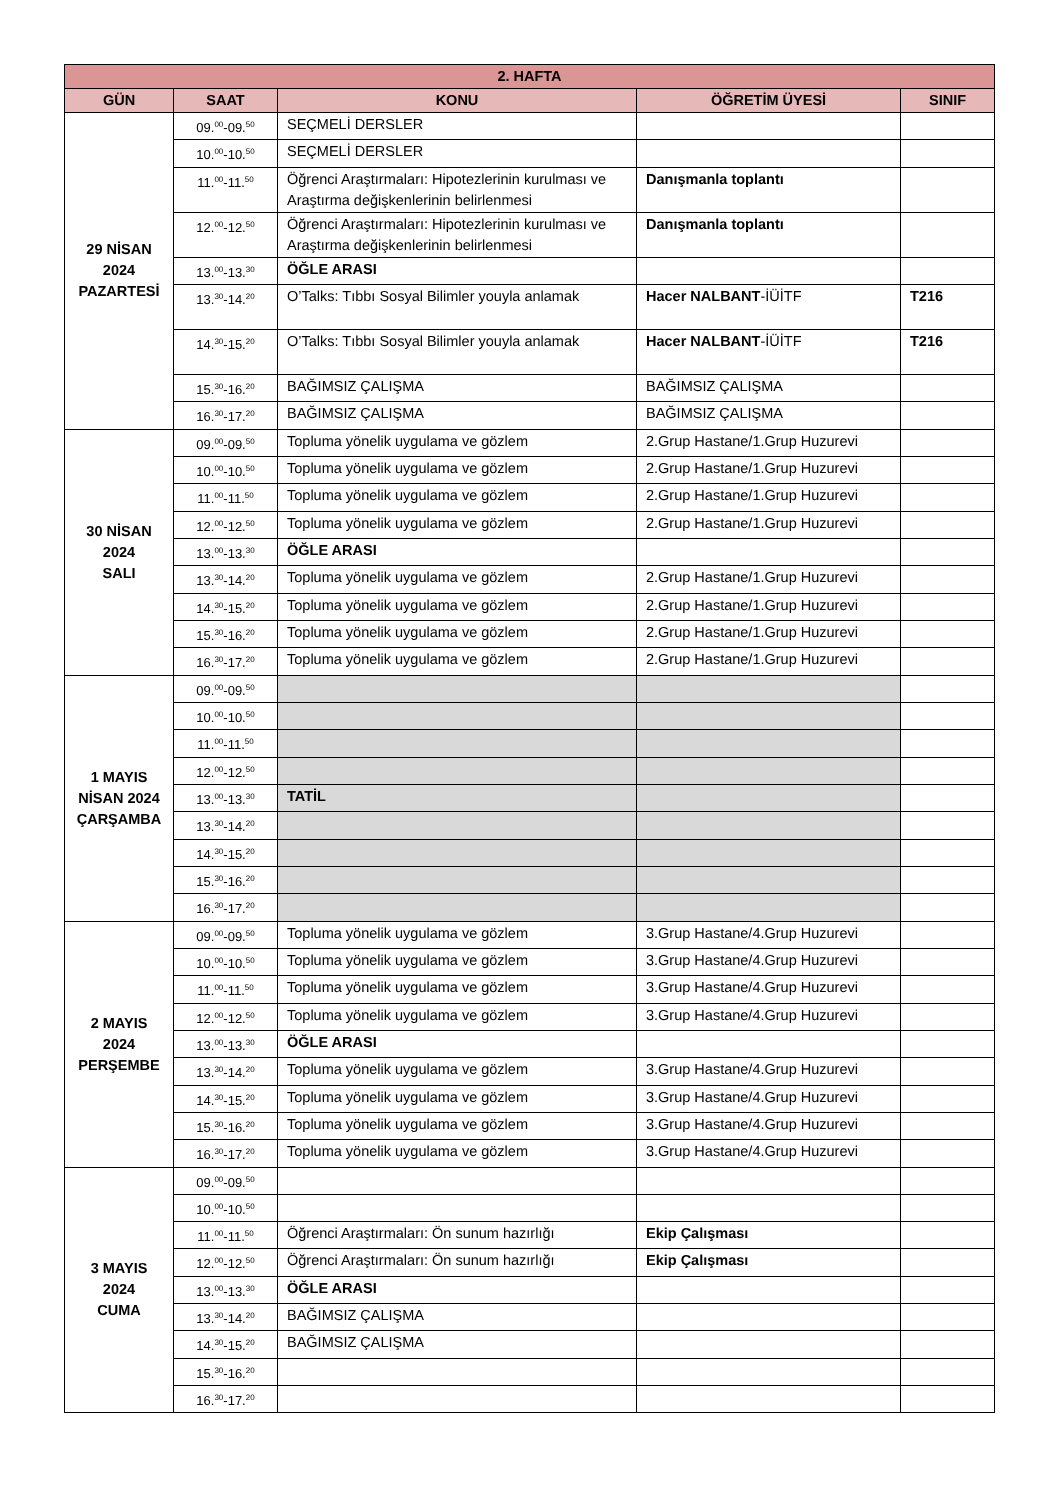| 2. HAFTA | | | | |
| --- | --- | --- | --- | --- |
| GÜN | SAAT | KONU | ÖĞRETİM ÜYESİ | SINIF |
| 29 NİSAN 2024 PAZARTESİ | 09.<sup>00</sup>-09.<sup>50</sup> | SEÇMELİ DERSLER | | |
| | 10.<sup>00</sup>-10.<sup>50</sup> | SEÇMELİ DERSLER | | |
| | 11.<sup>00</sup>-11.<sup>50</sup> | Öğrenci Araştırmaları: Hipotezlerinin kurulması ve Araştırma değişkenlerinin belirlenmesi | Danışmanla toplantı | |
| | 12.<sup>00</sup>-12.<sup>50</sup> | Öğrenci Araştırmaları: Hipotezlerinin kurulması ve Araştırma değişkenlerinin belirlenmesi | Danışmanla toplantı | |
| | 13.<sup>00</sup>-13.<sup>30</sup> | ÖĞLE ARASI | | |
| | 13.<sup>30</sup>-14.<sup>20</sup> | O’Talks: Tıbbı Sosyal Bilimler youyla anlamak | Hacer NALBANT -İÜİTF | T216 |
| | 14.<sup>30</sup>-15.<sup>20</sup> | O’Talks: Tıbbı Sosyal Bilimler youyla anlamak | Hacer NALBANT -İÜİTF | T216 |
| | 15.<sup>30</sup>-16.<sup>20</sup> | BAĞIMSIZ ÇALIŞMA | BAĞIMSIZ ÇALIŞMA | |
| | 16.<sup>30</sup>-17.<sup>20</sup> | BAĞIMSIZ ÇALIŞMA | BAĞIMSIZ ÇALIŞMA | |
| 30 NİSAN 2024 SALI | 09.<sup>00</sup>-09.<sup>50</sup> | Topluma yönelik uygulama ve gözlem | 2.Grup Hastane/1.Grup Huzurevi | |
| | 10.<sup>00</sup>-10.<sup>50</sup> | Topluma yönelik uygulama ve gözlem | 2.Grup Hastane/1.Grup Huzurevi | |
| | 11.<sup>00</sup>-11.<sup>50</sup> | Topluma yönelik uygulama ve gözlem | 2.Grup Hastane/1.Grup Huzurevi | |
| | 12.<sup>00</sup>-12.<sup>50</sup> | Topluma yönelik uygulama ve gözlem | 2.Grup Hastane/1.Grup Huzurevi | |
| | 13.<sup>00</sup>-13.<sup>30</sup> | ÖĞLE ARASI | | |
| | 13.<sup>30</sup>-14.<sup>20</sup> | Topluma yönelik uygulama ve gözlem | 2.Grup Hastane/1.Grup Huzurevi | |
| | 14.<sup>30</sup>-15.<sup>20</sup> | Topluma yönelik uygulama ve gözlem | 2.Grup Hastane/1.Grup Huzurevi | |
| | 15.<sup>30</sup>-16.<sup>20</sup> | Topluma yönelik uygulama ve gözlem | 2.Grup Hastane/1.Grup Huzurevi | |
| | 16.<sup>30</sup>-17.<sup>20</sup> | Topluma yönelik uygulama ve gözlem | 2.Grup Hastane/1.Grup Huzurevi | |
| 1 MAYIS NİSAN 2024 ÇARŞAMBA | 09.<sup>00</sup>-09.<sup>50</sup> | | | |
| | 10.<sup>00</sup>-10.<sup>50</sup> | | | |
| | 11.<sup>00</sup>-11.<sup>50</sup> | | | |
| | 12.<sup>00</sup>-12.<sup>50</sup> | | | |
| | 13.<sup>00</sup>-13.<sup>30</sup> | TATİL | | |
| | 13.<sup>30</sup>-14.<sup>20</sup> | | | |
| | 14.<sup>30</sup>-15.<sup>20</sup> | | | |
| | 15.<sup>30</sup>-16.<sup>20</sup> | | | |
| | 16.<sup>30</sup>-17.<sup>20</sup> | | | |
| 2 MAYIS 2024 PERŞEMBE | 09.<sup>00</sup>-09.<sup>50</sup> | Topluma yönelik uygulama ve gözlem | 3.Grup Hastane/4.Grup Huzurevi | |
| | 10.<sup>00</sup>-10.<sup>50</sup> | Topluma yönelik uygulama ve gözlem | 3.Grup Hastane/4.Grup Huzurevi | |
| | 11.<sup>00</sup>-11.<sup>50</sup> | Topluma yönelik uygulama ve gözlem | 3.Grup Hastane/4.Grup Huzurevi | |
| | 12.<sup>00</sup>-12.<sup>50</sup> | Topluma yönelik uygulama ve gözlem | 3.Grup Hastane/4.Grup Huzurevi | |
| | 13.<sup>00</sup>-13.<sup>30</sup> | ÖĞLE ARASI | | |
| | 13.<sup>30</sup>-14.<sup>20</sup> | Topluma yönelik uygulama ve gözlem | 3.Grup Hastane/4.Grup Huzurevi | |
| | 14.<sup>30</sup>-15.<sup>20</sup> | Topluma yönelik uygulama ve gözlem | 3.Grup Hastane/4.Grup Huzurevi | |
| | 15.<sup>30</sup>-16.<sup>20</sup> | Topluma yönelik uygulama ve gözlem | 3.Grup Hastane/4.Grup Huzurevi | |
| | 16.<sup>30</sup>-17.<sup>20</sup> | Topluma yönelik uygulama ve gözlem | 3.Grup Hastane/4.Grup Huzurevi | |
| 3 MAYIS 2024 CUMA | 09.<sup>00</sup>-09.<sup>50</sup> | | | |
| | 10.<sup>00</sup>-10.<sup>50</sup> | | | |
| | 11.<sup>00</sup>-11.<sup>50</sup> | Öğrenci Araştırmaları: Ön sunum hazırlığı | Ekip Çalışması | |
| | 12.<sup>00</sup>-12.<sup>50</sup> | Öğrenci Araştırmaları: Ön sunum hazırlığı | Ekip Çalışması | |
| | 13.<sup>00</sup>-13.<sup>30</sup> | ÖĞLE ARASI | | |
| | 13.<sup>30</sup>-14.<sup>20</sup> | BAĞIMSIZ ÇALIŞMA | | |
| | 14.<sup>30</sup>-15.<sup>20</sup> | BAĞIMSIZ ÇALIŞMA | | |
| | 15.<sup>30</sup>-16.<sup>20</sup> | | | |
| | 16.<sup>30</sup>-17.<sup>20</sup> | | | |